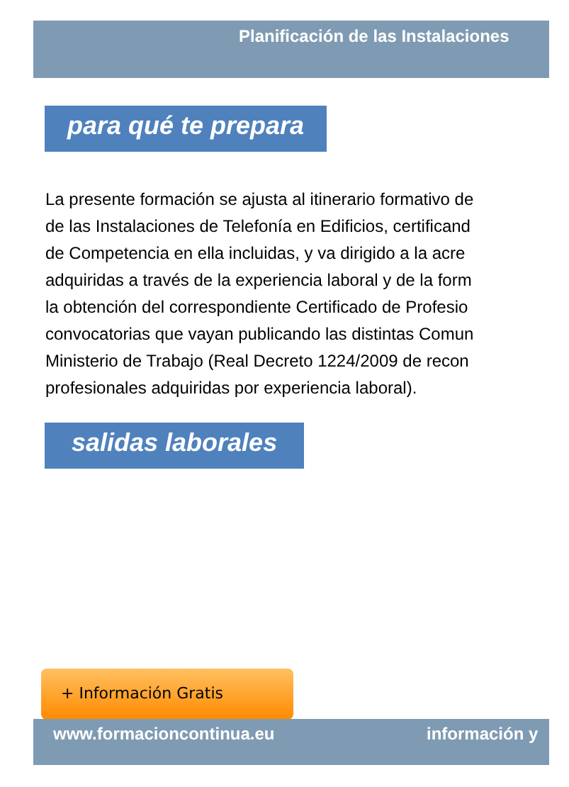Planificación de las Instalaciones
para qué te prepara
La presente formación se ajusta al itinerario formativo de
de las Instalaciones de Telefonía en Edificios, certificand
de Competencia en ella incluidas, y va dirigido a la acre
adquiridas a través de la experiencia laboral y de la form
la obtención del correspondiente Certificado de Profesio
convocatorias que vayan publicando las distintas Comun
Ministerio de Trabajo (Real Decreto 1224/2009 de recon
profesionales adquiridas por experiencia laboral).
salidas laborales
+ Información Gratis
www.formacioncontinua.eu información y